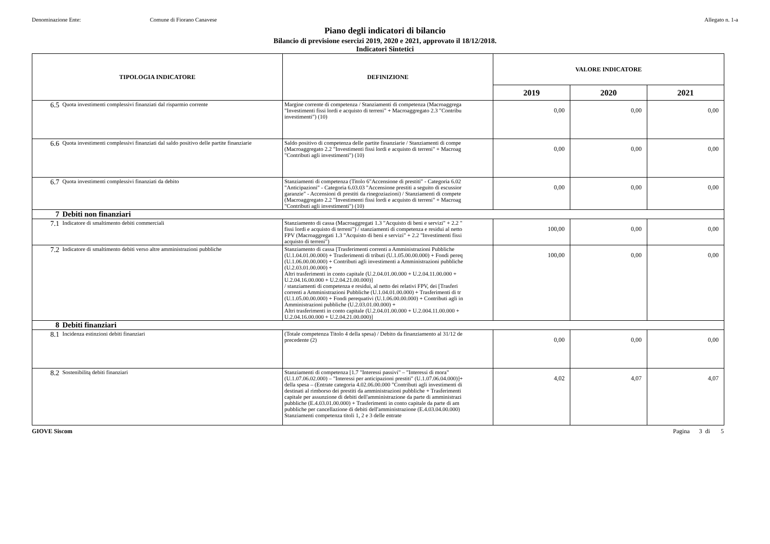Denominazione Ente: Comune di Fiorano Canavese Allegato n. 1-a
Piano degli indicatori di bilancio
Bilancio di previsione esercizi 2019, 2020 e 2021, approvato il 18/12/2018.
Indicatori Sintetici
| TIPOLOGIA INDICATORE | | DEFINIZIONE | VALORE INDICATORE | | |
| --- | --- | --- | --- | --- | --- |
| | | | 2019 | 2020 | 2021 |
| 6.5 | Quota investimenti complessivi finanziati dal risparmio corrente | Margine corrente di competenza / Stanziamenti di competenza (Macroaggrega "Investimenti fissi lordi e acquisto di terreni" + Macroaggregato 2.3 "Contribu investimenti") (10) | 0,00 | 0,00 | 0,00 |
| 6.6 | Quota investimenti complessivi finanziati dal saldo positivo delle partite finanziarie | Saldo positivo di competenza delle partite finanziarie / Stanziamenti di compe (Macroaggregato 2.2 "Investimenti fissi lordi e acquisto di terreni" + Macroag "Contributi agli investimenti") (10) | 0,00 | 0,00 | 0,00 |
| 6.7 | Quota investimenti complessivi finanziati da debito | Stanziamenti di competenza (Titolo 6"Accensione di prestiti" - Categoria 6.02 "Anticipazioni" - Categoria 6.03.03 "Accensione prestiti a seguito di escussior garanzie" - Accensioni di prestiti da rinegoziazioni) / Stanziamenti di compete (Macroaggregato 2.2 "Investimenti fissi lordi e acquisto di terreni" + Macroag "Contributi agli investimenti") (10) | 0,00 | 0,00 | 0,00 |
| 7 | Debiti non finanziari | | | | |
| 7.1 | Indicatore di smaltimento debiti commerciali | Stanziamento di cassa (Macroaggregati 1.3 "Acquisto di beni e servizi" + 2.2 " fissi lordi e acquisto di terreni") / stanziamenti di competenza e residui al netto FPV (Macroaggregati 1.3 "Acquisto di beni e servizi" + 2.2 "Investimenti fissi acquisto di terreni") | 100,00 | 0,00 | 0,00 |
| 7.2 | Indicatore di smaltimento debiti verso altre amministrazioni pubbliche | Stanziamento di cassa [Trasferimenti correnti a Amministrazioni Pubbliche (U.1.04.01.00.000) + Trasferimenti di tributi (U.1.05.00.00.000) + Fondi pereq (U.1.06.00.00.000) + Contributi agli investimenti a Amministrazioni pubbliche (U.2.03.01.00.000) + Altri trasferimenti in conto capitale (U.2.04.01.00.000 + U.2.04.11.00.000 + U.2.04.16.00.000 + U.2.04.21.00.000)] / stanziamenti di competenza e residui, al netto dei relativi FPV, dei [Trasferi correnti a Amministrazioni Pubbliche (U.1.04.01.00.000) + Trasferimenti di tr (U.1.05.00.00.000) + Fondi perequativi (U.1.06.00.00.000) + Contributi agli in Amministrazioni pubbliche (U.2.03.01.00.000) + Altri trasferimenti in conto capitale (U.2.04.01.00.000 + U.2.004.11.00.000 + U.2.04.16.00.000 + U.2.04.21.00.000)] | 100,00 | 0,00 | 0,00 |
| 8 | Debiti finanziari | | | | |
| 8.1 | Incidenza estinzioni debiti finanziari | (Totale competenza Titolo 4 della spesa) / Debito da finanziamento al 31/12 de precedente (2) | 0,00 | 0,00 | 0,00 |
| 8.2 | Sostenibilitą debiti finanziari | Stanziamenti di competenza [1.7 "Interessi passivi" – "Interessi di mora" (U.1.07.06.02.000) – "Interessi per anticipazioni prestiti" (U.1.07.06.04.000)]+ della spesa – (Entrate categoria 4.02.06.00.000 "Contributi agli investimenti di destinati al rimborso dei prestiti da amministrazioni pubbliche + Trasferimenti capitale per assunzione di debiti dell'amministrazione da parte di amministrazi pubbliche (E.4.03.01.00.000) + Trasferimenti in conto capitale da parte di am pubbliche per cancellazione di debiti dell'amministrazione (E.4.03.04.00.000) Stanziamenti competenza titoli 1, 2 e 3 delle entrate | 4,02 | 4,07 | 4,07 |
GIOVE Siscom Pagina 3 di 5